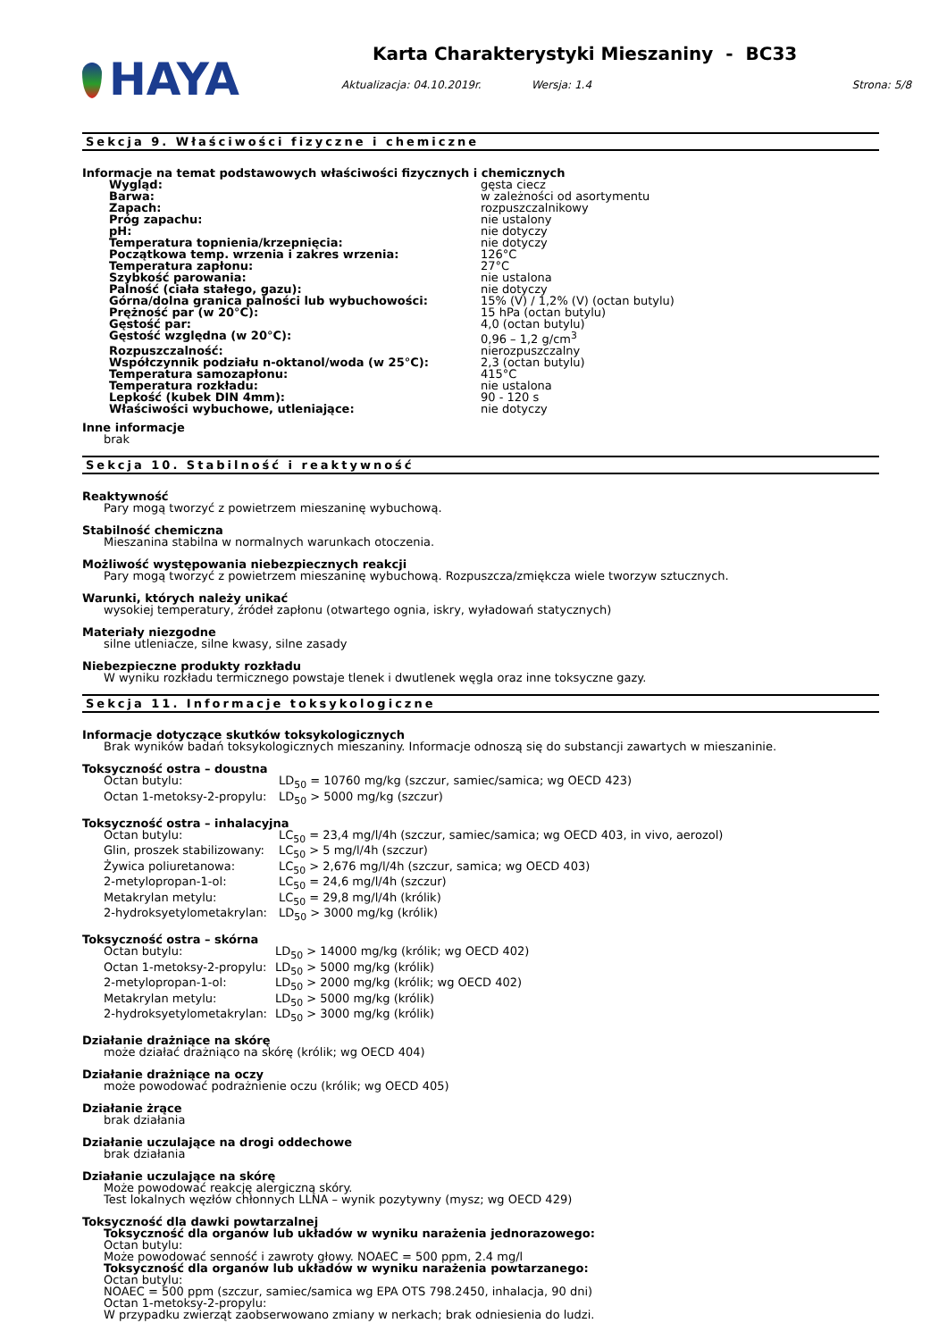HAYA
Karta Charakterystyki Mieszaniny - BC33
Aktualizacja: 04.10.2019r. Wersja: 1.4 Strona: 5/8
Sekcja 9. Właściwości fizyczne i chemiczne
Informacje na temat podstawowych właściwości fizycznych i chemicznych
| Wygląd: | gęsta ciecz |
| Barwa: | w zależności od asortymentu |
| Zapach: | rozpuszczalnikowy |
| Próg zapachu: | nie ustalony |
| pH: | nie dotyczy |
| Temperatura topnienia/krzepnięcia: | nie dotyczy |
| Początkowa temp. wrzenia i zakres wrzenia: | 126°C |
| Temperatura zapłonu: | 27°C |
| Szybkość parowania: | nie ustalona |
| Palność (ciała stałego, gazu): | nie dotyczy |
| Górna/dolna granica palności lub wybuchowości: | 15% (V) / 1,2% (V) (octan butylu) |
| Prężność par (w 20°C): | 15 hPa (octan butylu) |
| Gęstość par: | 4,0 (octan butylu) |
| Gęstość względna (w 20°C): | 0,96 – 1,2 g/cm<sup>3</sup> |
| Rozpuszczalność: | nierozpuszczalny |
| Współczynnik podziału n-oktanol/woda (w 25°C): | 2,3 (octan butylu) |
| Temperatura samozapłonu: | 415°C |
| Temperatura rozkładu: | nie ustalona |
| Lepkość (kubek DIN 4mm): | 90 - 120 s |
| Właściwości wybuchowe, utleniające: | nie dotyczy |
Inne informacje
brak
Sekcja 10. Stabilność i reaktywność
Reaktywność
Pary mogą tworzyć z powietrzem mieszaninę wybuchową.
Stabilność chemiczna
Mieszanina stabilna w normalnych warunkach otoczenia.
Możliwość występowania niebezpiecznych reakcji
Pary mogą tworzyć z powietrzem mieszaninę wybuchową. Rozpuszcza/zmiękcza wiele tworzyw sztucznych.
Warunki, których należy unikać
wysokiej temperatury, źródeł zapłonu (otwartego ognia, iskry, wyładowań statycznych)
Materiały niezgodne
silne utleniacze, silne kwasy, silne zasady
Niebezpieczne produkty rozkładu
W wyniku rozkładu termicznego powstaje tlenek i dwutlenek węgla oraz inne toksyczne gazy.
Sekcja 11. Informacje toksykologiczne
Informacje dotyczące skutków toksykologicznych
Brak wyników badań toksykologicznych mieszaniny. Informacje odnoszą się do substancji zawartych w mieszaninie.
Toksyczność ostra – doustna
| Octan butylu: | LD<sub>50</sub> = 10760 mg/kg (szczur, samiec/samica; wg OECD 423) |
| Octan 1-metoksy-2-propylu: | LD<sub>50</sub> > 5000 mg/kg (szczur) |
Toksyczność ostra – inhalacyjna
| Octan butylu: | LC<sub>50</sub> = 23,4 mg/l/4h (szczur, samiec/samica; wg OECD 403, in vivo, aerozol) |
| Glin, proszek stabilizowany: | LC<sub>50</sub> > 5 mg/l/4h (szczur) |
| Żywica poliuretanowa: | LC<sub>50</sub> > 2,676 mg/l/4h (szczur, samica; wg OECD 403) |
| 2-metylopropan-1-ol: | LC<sub>50</sub> = 24,6 mg/l/4h (szczur) |
| Metakrylan metylu: | LC<sub>50</sub> = 29,8 mg/l/4h (królik) |
| 2-hydroksyetylometakrylan: | LD<sub>50</sub> > 3000 mg/kg (królik) |
Toksyczność ostra – skórna
| Octan butylu: | LD<sub>50</sub> > 14000 mg/kg (królik; wg OECD 402) |
| Octan 1-metoksy-2-propylu: | LD<sub>50</sub> > 5000 mg/kg (królik) |
| 2-metylopropan-1-ol: | LD<sub>50</sub> > 2000 mg/kg (królik; wg OECD 402) |
| Metakrylan metylu: | LD<sub>50</sub> > 5000 mg/kg (królik) |
| 2-hydroksyetylometakrylan: | LD<sub>50</sub> > 3000 mg/kg (królik) |
Działanie drażniące na skórę
może działać drażniąco na skórę (królik; wg OECD 404)
Działanie drażniące na oczy
może powodować podrażnienie oczu (królik; wg OECD 405)
Działanie żrące
brak działania
Działanie uczulające na drogi oddechowe
brak działania
Działanie uczulające na skórę
Może powodować reakcję alergiczną skóry.
Test lokalnych węzłów chłonnych LLNA – wynik pozytywny (mysz; wg OECD 429)
Toksyczność dla dawki powtarzalnej
Toksyczność dla organów lub układów w wyniku narażenia jednorazowego:
Octan butylu:
Może powodować senność i zawroty głowy. NOAEC = 500 ppm, 2.4 mg/l
Toksyczność dla organów lub układów w wyniku narażenia powtarzanego:
Octan butylu:
NOAEC = 500 ppm (szczur, samiec/samica wg EPA OTS 798.2450, inhalacja, 90 dni)
Octan 1-metoksy-2-propylu:
W przypadku zwierząt zaobserwowano zmiany w nerkach; brak odniesienia do ludzi.